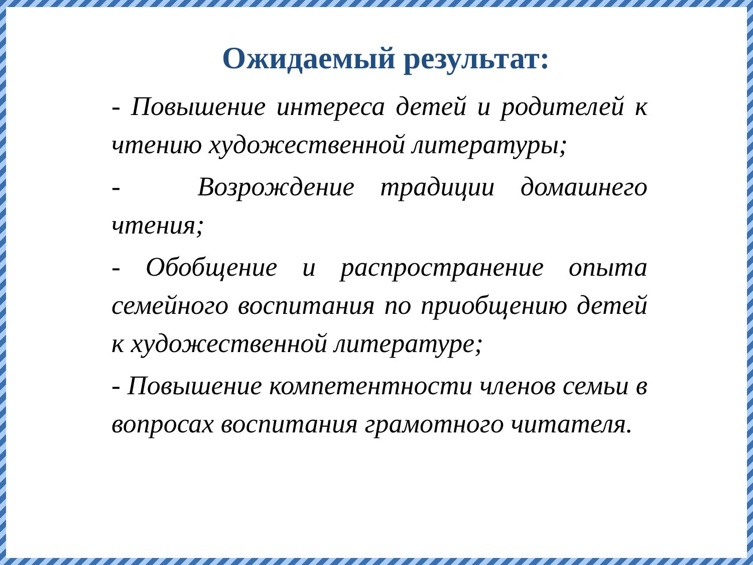Ожидаемый результат:
- Повышение интереса детей и родителей к чтению художественной литературы;
- Возрождение традиции домашнего чтения;
- Обобщение и распространение опыта семейного воспитания по приобщению детей к художественной литературе;
- Повышение компетентности членов семьи в вопросах воспитания грамотного читателя.